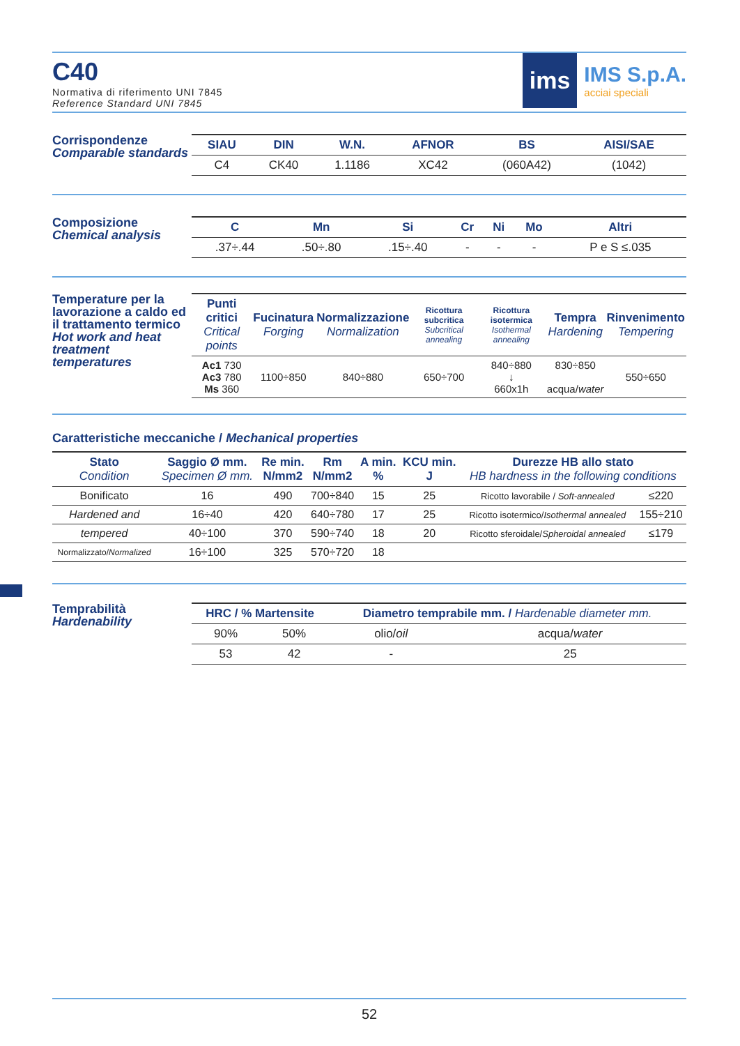C40
Normativa di riferimento UNI 7845
Reference Standard UNI 7845
ims
IMS S.p.A.
acciai speciali
Corrispondenze
Comparable standards
| SIAU | DIN | W.N. | AFNOR | BS | AISI/SAE | |
| --- | --- | --- | --- | --- | --- | --- |
| C4 | CK40 | 1.1186 | XC42 | (060A42) | (1042) | |
Composizione
Chemical analysis
| C | Mn | Si | Cr | Ni | Mo | Altri |
| --- | --- | --- | --- | --- | --- | --- |
| .37÷.44 | .50÷.80 | .15÷.40 | - | - | - | P e S ≤.035 |
Temperature per la lavorazione a caldo ed il trattamento termico
Hot work and heat treatment temperatures
| Punti critici Critical points | Fucinatura Forging | Normalizzazione Normalization | Ricottura subcritica Subcritical annealing | Ricottura isotermica Isothermal annealing | Tempra Hardening | Rinvenimento Tempering |
| --- | --- | --- | --- | --- | --- | --- |
| Ac1 730 Ac3 780 Ms 360 | 1100÷850 | 840÷880 | 650÷700 | 840÷880 ↓ 660x1h | 830÷850 acqua/ water | 550÷650 |
Caratteristiche meccaniche / Mechanical properties
| Stato Condition | Saggio Ø mm. Specimen Ø mm. | Re min. N/mm2 | Rm N/mm2 | A min. % | KCU min. J | Durezze HB allo stato HB hardness in the following conditions | |
| --- | --- | --- | --- | --- | --- | --- | --- |
| Bonificato | 16 | 490 | 700÷840 | 15 | 25 | Ricotto lavorabile / Soft-annealed | ≤220 |
| Hardened and | 16÷40 | 420 | 640÷780 | 17 | 25 | Ricotto isotermico/ Isothermal annealed | 155÷210 |
| tempered | 40÷100 | 370 | 590÷740 | 18 | 20 | Ricotto sferoidale/ Spheroidal annealed | ≤179 |
| Normalizzato/ Normalized | 16÷100 | 325 | 570÷720 | 18 | | | |
Temprabilità
Hardenability
| HRC / % Martensite | | Diametro temprabile mm. / Hardenable diameter mm. | |
| --- | --- | --- | --- |
| 90% | 50% | olio/ oil | acqua/ water |
| 53 | 42 | - | 25 |
52